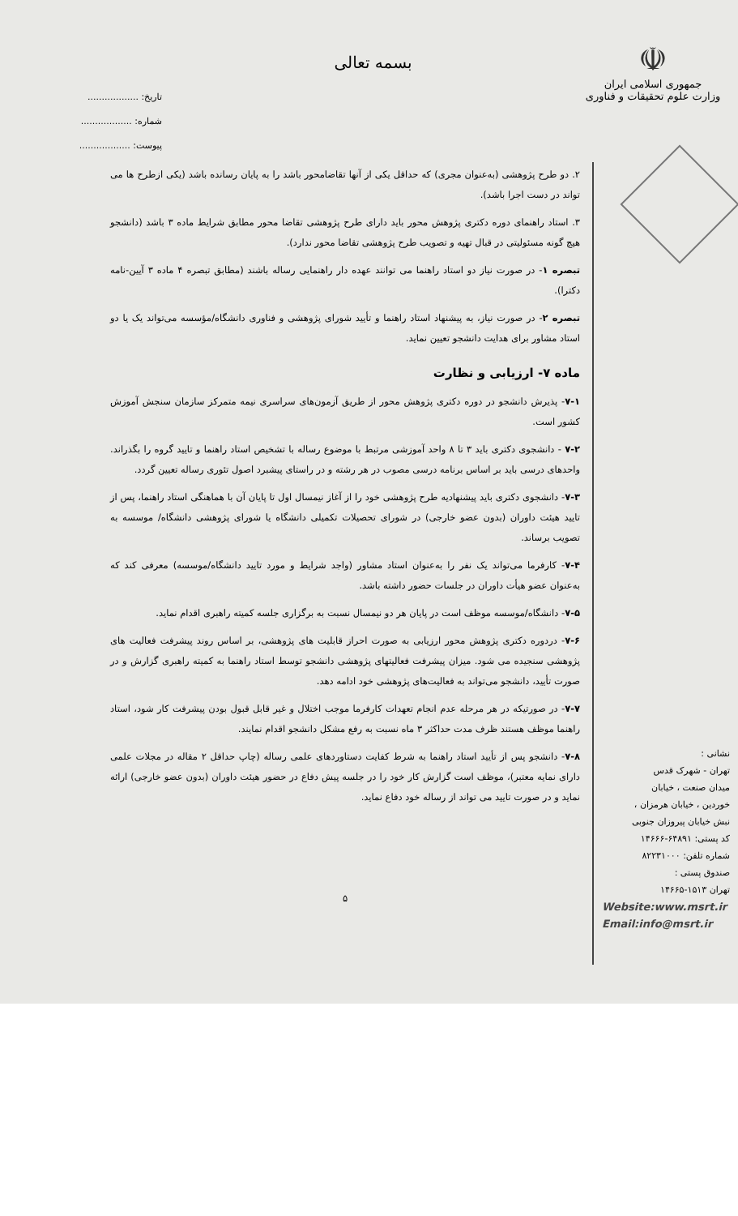☫
جمهوری اسلامی ایران
وزارت علوم تحقیقات و فناوری
بسمه تعالی
تاریخ: ..................
شماره: ..................
پیوست: ..................
نشانی :
تهران - شهرک قدس
میدان صنعت ، خیابان
خوردین ، خیابان هرمزان ،
نبش خیابان پیروزان جنوبی
کد پستی: ۶۴۸۹۱-۱۴۶۶۶
شماره تلفن: ۸۲۲۳۱۰۰۰
صندوق پستی :
تهران ۱۵۱۳-۱۴۶۶۵
Website:www.msrt.ir
Email:info@msrt.ir
۲. دو طرح پژوهشی (به‌عنوان مجری) که حداقل یکی از آنها تقاضامحور باشد را به پایان رسانده باشد (یکی ازطرح ها می تواند در دست اجرا باشد).
۳. استاد راهنمای دوره دکتری پژوهش محور باید دارای طرح پژوهشی تقاضا محور مطابق شرایط ماده ۳ باشد (دانشجو هیچ گونه مسئولیتی در قبال تهیه و تصویب طرح پژوهشی تقاضا محور ندارد).
تبصره ۱- در صورت نیاز دو استاد راهنما می توانند عهده دار راهنمایی رساله باشند (مطابق تبصره ۴ ماده ۳ آیین-نامه دکترا).
تبصره ۲- در صورت نیاز، به پیشنهاد استاد راهنما و تأیید شورای پژوهشی و فناوری دانشگاه/مؤسسه می‌تواند یک یا دو استاد مشاور برای هدایت دانشجو تعیین نماید.
ماده ۷- ارزیابی و نظارت
۷-۱- پذیرش دانشجو در دوره دکتری پژوهش محور از طریق آزمون‌های سراسری نیمه متمرکز سازمان سنجش آموزش کشور است.
۷-۲ - دانشجوی دکتری باید ۳ تا ۸ واحد آموزشی مرتبط با موضوع رساله با تشخیص استاد راهنما و تایید گروه را بگذراند. واحدهای درسی باید بر اساس برنامه درسی مصوب در هر رشته و در راستای پیشبرد اصول تئوری رساله تعیین گردد.
۷-۳- دانشجوی دکتری باید پیشنهادیه طرح پژوهشی خود را از آغاز نیمسال اول تا پایان آن با هماهنگی استاد راهنما، پس از تایید هیئت داوران (بدون عضو خارجی) در شورای تحصیلات تکمیلی دانشگاه یا شورای پژوهشی دانشگاه/ موسسه به تصویب برساند.
۷-۴- کارفرما می‌تواند یک نفر را به‌عنوان استاد مشاور (واجد شرایط و مورد تایید دانشگاه/موسسه) معرفی کند که به‌عنوان عضو هیأت داوران در جلسات حضور داشته باشد.
۷-۵- دانشگاه/موسسه موظف است در پایان هر دو نیمسال نسبت به برگزاری جلسه کمیته راهبری اقدام نماید.
۷-۶- دردوره دکتری پژوهش محور ارزیابی به صورت احراز قابلیت های پژوهشی، بر اساس روند پیشرفت فعالیت های پژوهشی سنجیده می شود. میزان پیشرفت فعالیتهای پژوهشی دانشجو توسط استاد راهنما به کمیته راهبری گزارش و در صورت تأیید، دانشجو می‌تواند به فعالیت‌های پژوهشی خود ادامه دهد.
۷-۷- در صورتیکه در هر مرحله عدم انجام تعهدات کارفرما موجب اختلال و غیر قابل قبول بودن پیشرفت کار شود، استاد راهنما موظف هستند ظرف مدت حداکثر ۳ ماه نسبت به رفع مشکل دانشجو اقدام نمایند.
۷-۸- دانشجو پس از تأیید استاد راهنما به شرط کفایت دستاوردهای علمی رساله (چاپ حداقل ۲ مقاله در مجلات علمی دارای نمایه معتبر)، موظف است گزارش کار خود را در جلسه پیش دفاع در حضور هیئت داوران (بدون عضو خارجی) ارائه نماید و در صورت تایید می تواند از رساله خود دفاع نماید.
۵